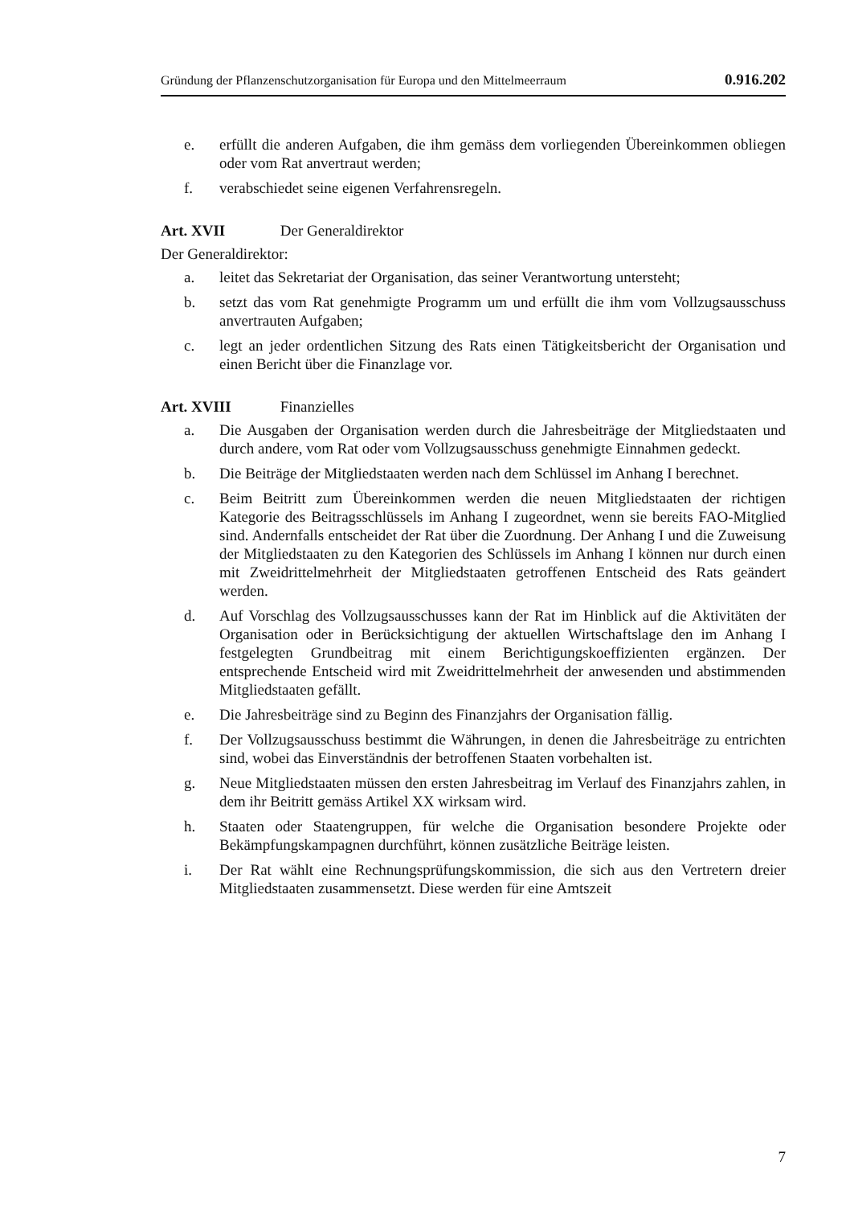Gründung der Pflanzenschutzorganisation für Europa und den Mittelmeerraum 0.916.202
e. erfüllt die anderen Aufgaben, die ihm gemäss dem vorliegenden Übereinkommen obliegen oder vom Rat anvertraut werden;
f. verabschiedet seine eigenen Verfahrensregeln.
Art. XVII Der Generaldirektor
Der Generaldirektor:
a. leitet das Sekretariat der Organisation, das seiner Verantwortung untersteht;
b. setzt das vom Rat genehmigte Programm um und erfüllt die ihm vom Vollzugsausschuss anvertrauten Aufgaben;
c. legt an jeder ordentlichen Sitzung des Rats einen Tätigkeitsbericht der Organisation und einen Bericht über die Finanzlage vor.
Art. XVIII Finanzielles
a. Die Ausgaben der Organisation werden durch die Jahresbeiträge der Mitgliedstaaten und durch andere, vom Rat oder vom Vollzugsausschuss genehmigte Einnahmen gedeckt.
b. Die Beiträge der Mitgliedstaaten werden nach dem Schlüssel im Anhang I berechnet.
c. Beim Beitritt zum Übereinkommen werden die neuen Mitgliedstaaten der richtigen Kategorie des Beitragsschlüssels im Anhang I zugeordnet, wenn sie bereits FAO-Mitglied sind. Andernfalls entscheidet der Rat über die Zuordnung. Der Anhang I und die Zuweisung der Mitgliedstaaten zu den Kategorien des Schlüssels im Anhang I können nur durch einen mit Zweidrittelmehrheit der Mitgliedstaaten getroffenen Entscheid des Rats geändert werden.
d. Auf Vorschlag des Vollzugsausschusses kann der Rat im Hinblick auf die Aktivitäten der Organisation oder in Berücksichtigung der aktuellen Wirtschaftslage den im Anhang I festgelegten Grundbeitrag mit einem Berichtigungskoeffizienten ergänzen. Der entsprechende Entscheid wird mit Zweidrittelmehrheit der anwesenden und abstimmenden Mitgliedstaaten gefällt.
e. Die Jahresbeiträge sind zu Beginn des Finanzjahrs der Organisation fällig.
f. Der Vollzugsausschuss bestimmt die Währungen, in denen die Jahresbeiträge zu entrichten sind, wobei das Einverständnis der betroffenen Staaten vorbehalten ist.
g. Neue Mitgliedstaaten müssen den ersten Jahresbeitrag im Verlauf des Finanzjahrs zahlen, in dem ihr Beitritt gemäss Artikel XX wirksam wird.
h. Staaten oder Staatengruppen, für welche die Organisation besondere Projekte oder Bekämpfungskampagnen durchführt, können zusätzliche Beiträge leisten.
i. Der Rat wählt eine Rechnungsprüfungskommission, die sich aus den Vertretern dreier Mitgliedstaaten zusammensetzt. Diese werden für eine Amtszeit
7